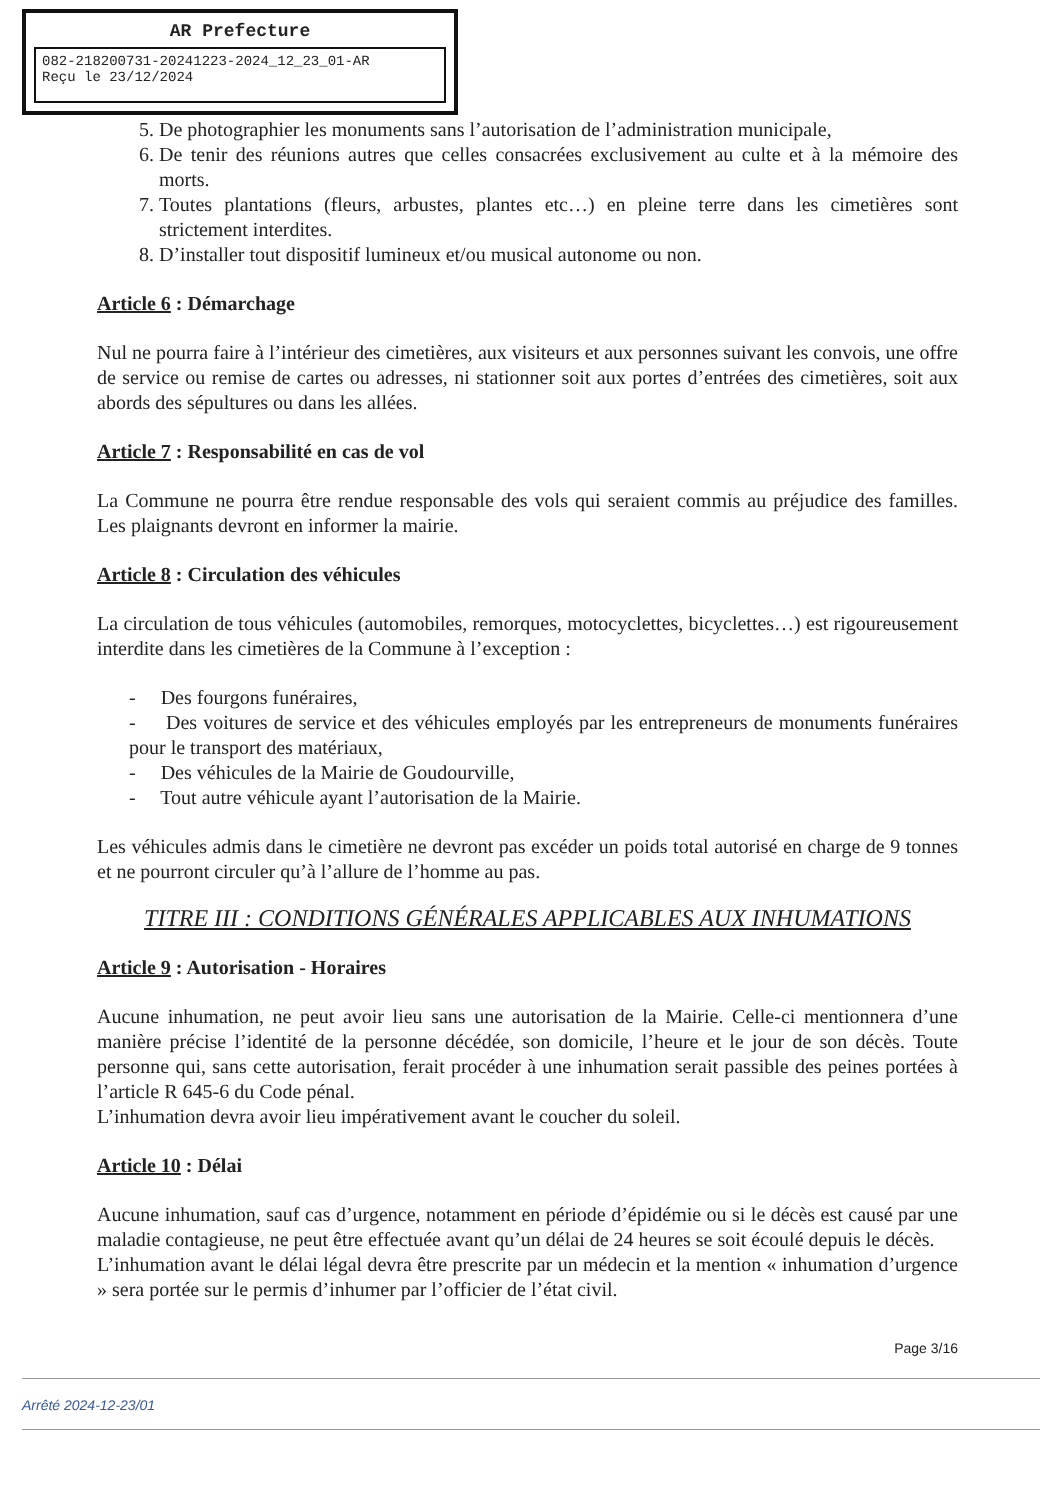AR Prefecture
082-218200731-20241223-2024_12_23_01-AR
Reçu le 23/12/2024
5. De photographier les monuments sans l’autorisation de l’administration municipale,
6. De tenir des réunions autres que celles consacrées exclusivement au culte et à la mémoire des morts.
7. Toutes plantations (fleurs, arbustes, plantes etc…) en pleine terre dans les cimetières sont strictement interdites.
8. D’installer tout dispositif lumineux et/ou musical autonome ou non.
Article 6 : Démarchage
Nul ne pourra faire à l’intérieur des cimetières, aux visiteurs et aux personnes suivant les convois, une offre de service ou remise de cartes ou adresses, ni stationner soit aux portes d’entrées des cimetières, soit aux abords des sépultures ou dans les allées.
Article 7 : Responsabilité en cas de vol
La Commune ne pourra être rendue responsable des vols qui seraient commis au préjudice des familles. Les plaignants devront en informer la mairie.
Article 8 : Circulation des véhicules
La circulation de tous véhicules (automobiles, remorques, motocyclettes, bicyclettes…) est rigoureusement interdite dans les cimetières de la Commune à l’exception :
- Des fourgons funéraires,
- Des voitures de service et des véhicules employés par les entrepreneurs de monuments funéraires pour le transport des matériaux,
- Des véhicules de la Mairie de Goudourville,
- Tout autre véhicule ayant l’autorisation de la Mairie.
Les véhicules admis dans le cimetière ne devront pas excéder un poids total autorisé en charge de 9 tonnes et ne pourront circuler qu’à l’allure de l’homme au pas.
TITRE III : CONDITIONS GÉNÉRALES APPLICABLES AUX INHUMATIONS
Article 9 : Autorisation - Horaires
Aucune inhumation, ne peut avoir lieu sans une autorisation de la Mairie. Celle-ci mentionnera d’une manière précise l’identité de la personne décédée, son domicile, l’heure et le jour de son décès. Toute personne qui, sans cette autorisation, ferait procéder à une inhumation serait passible des peines portées à l’article R 645-6 du Code pénal.
L’inhumation devra avoir lieu impérativement avant le coucher du soleil.
Article 10 : Délai
Aucune inhumation, sauf cas d’urgence, notamment en période d’épidémie ou si le décès est causé par une maladie contagieuse, ne peut être effectuée avant qu’un délai de 24 heures se soit écoulé depuis le décès.
L’inhumation avant le délai légal devra être prescrite par un médecin et la mention « inhumation d’urgence » sera portée sur le permis d’inhumer par l’officier de l’état civil.
Page 3/16
Arrêté 2024-12-23/01